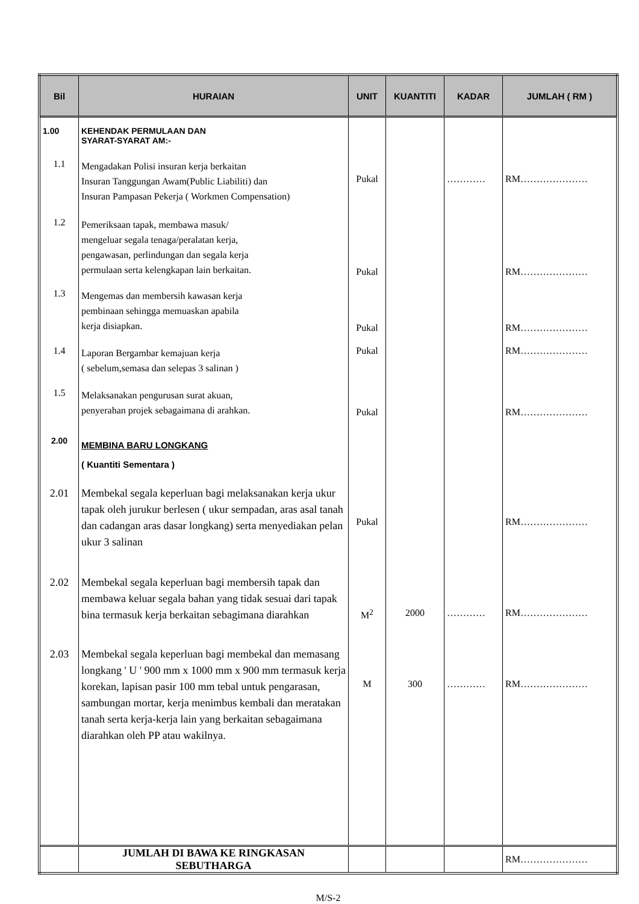| Bil | HURAIAN | UNIT | KUANTITI | KADAR | JUMLAH ( RM ) |
| --- | --- | --- | --- | --- | --- |
| 1.00 | KEHENDAK PERMULAAN DAN SYARAT-SYARAT AM:- | | | | |
| 1.1 | Mengadakan Polisi insuran kerja berkaitan Insuran Tanggungan Awam(Public Liabiliti) dan Insuran Pampasan Pekerja ( Workmen Compensation) | Pukal | | ………… | RM………………… |
| 1.2 | Pemeriksaan tapak, membawa masuk/ mengeluar segala tenaga/peralatan kerja, pengawasan, perlindungan dan segala kerja permulaan serta kelengkapan lain berkaitan. | Pukal | | | RM………………… |
| 1.3 | Mengemas dan membersih kawasan kerja pembinaan sehingga memuaskan apabila kerja disiapkan. | Pukal | | | RM………………… |
| 1.4 | Laporan Bergambar kemajuan kerja ( sebelum,semasa dan selepas 3 salinan ) | Pukal | | | RM………………… |
| 1.5 | Melaksanakan pengurusan surat akuan, penyerahan projek sebagaimana di arahkan. | Pukal | | | RM………………… |
| 2.00 | MEMBINA BARU LONGKANG ( Kuantiti Sementara ) | | | | |
| 2.01 | Membekal segala keperluan bagi melaksanakan kerja ukur tapak oleh jurukur berlesen ( ukur sempadan, aras asal tanah dan cadangan aras dasar longkang) serta menyediakan pelan ukur 3 salinan | Pukal | | | RM………………… |
| 2.02 | Membekal segala keperluan bagi membersih tapak dan membawa keluar segala bahan yang tidak sesuai dari tapak bina termasuk kerja berkaitan sebagimana diarahkan | M<sup>2</sup> | 2000 | ………… | RM………………… |
| 2.03 | Membekal segala keperluan bagi membekal dan memasang longkang ' U ' 900 mm x 1000 mm x 900 mm termasuk kerja korekan, lapisan pasir 100 mm tebal untuk pengarasan, sambungan mortar, kerja menimbus kembali dan meratakan tanah serta kerja-kerja lain yang berkaitan sebagaimana diarahkan oleh PP atau wakilnya. | M | 300 | ………… | RM………………… |
| | JUMLAH DI BAWA KE RINGKASAN SEBUTHARGA | | | | RM………………… |
M/S-2